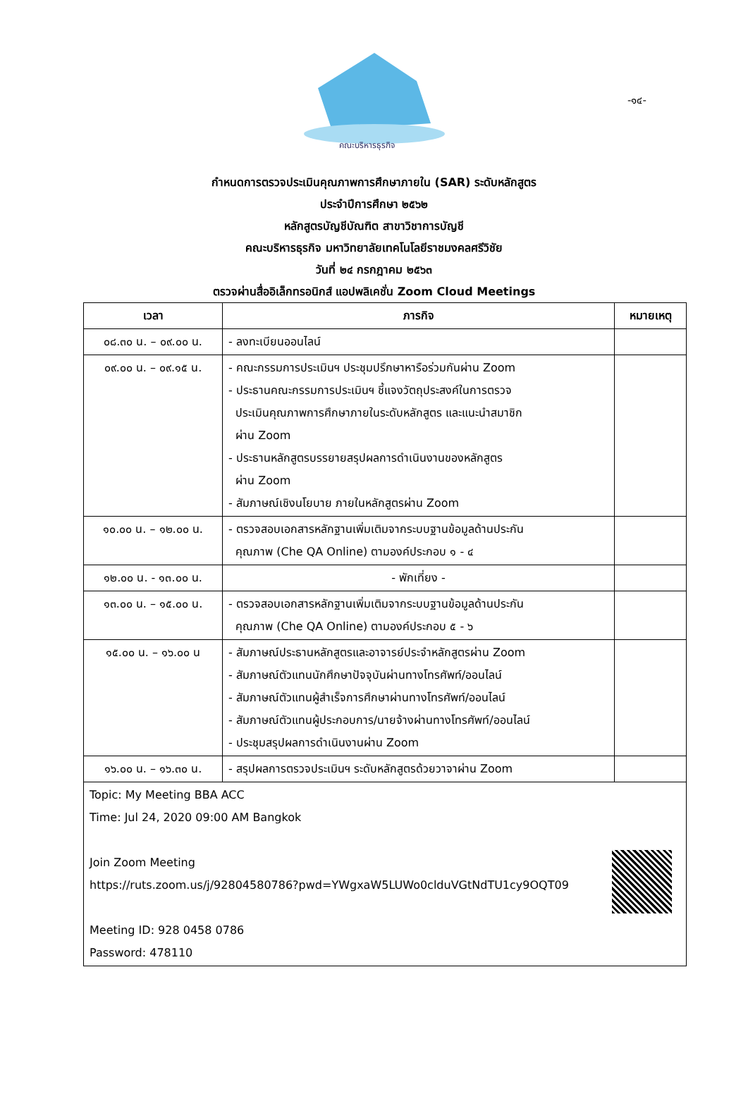-๑๔-
คณะบริหารธุรกิจ
กำหนดการตรวจประเมินคุณภาพการศึกษาภายใน (SAR) ระดับหลักสูตร
ประจำปีการศึกษา ๒๕๖๒
หลักสูตรบัญชีบัณฑิต สาขาวิชาการบัญชี
คณะบริหารธุรกิจ มหาวิทยาลัยเทคโนโลยีราชมงคลศรีวิชัย
วันที่ ๒๔ กรกฎาคม ๒๕๖๓
ตรวจผ่านสื่ออิเล็กทรอนิกส์ แอปพลิเคชั่น Zoom Cloud Meetings
| เวลา | ภารกิจ | หมายเหตุ |
| --- | --- | --- |
| ๐๘.๓๐ น. – ๐๙.๐๐ น. | - ลงทะเบียนออนไลน์ | |
| ๐๙.๐๐ น. – ๐๙.๑๕ น. | - คณะกรรมการประเมินฯ ประชุมปรึกษาหารือร่วมกันผ่าน Zoom - ประธานคณะกรรมการประเมินฯ ชี้แจงวัตถุประสงค์ในการตรวจ ประเมินคุณภาพการศึกษาภายในระดับหลักสูตร และแนะนำสมาชิก ผ่าน Zoom - ประธานหลักสูตรบรรยายสรุปผลการดำเนินงานของหลักสูตร ผ่าน Zoom - สัมภาษณ์เชิงนโยบาย ภายในหลักสูตรผ่าน Zoom | |
| ๑๐.๐๐ น. – ๑๒.๐๐ น. | - ตรวจสอบเอกสารหลักฐานเพิ่มเติมจากระบบฐานข้อมูลด้านประกัน คุณภาพ (Che QA Online) ตามองค์ประกอบ ๑ - ๔ | |
| ๑๒.๐๐ น. - ๑๓.๐๐ น. | - พักเที่ยง - | |
| ๑๓.๐๐ น. – ๑๕.๐๐ น. | - ตรวจสอบเอกสารหลักฐานเพิ่มเติมจากระบบฐานข้อมูลด้านประกัน คุณภาพ (Che QA Online) ตามองค์ประกอบ ๕ - ๖ | |
| ๑๕.๐๐ น. – ๑๖.๐๐ น | - สัมภาษณ์ประธานหลักสูตรและอาจารย์ประจำหลักสูตรผ่าน Zoom - สัมภาษณ์ตัวแทนนักศึกษาปัจจุบันผ่านทางโทรศัพท์/ออนไลน์ - สัมภาษณ์ตัวแทนผู้สำเร็จการศึกษาผ่านทางโทรศัพท์/ออนไลน์ - สัมภาษณ์ตัวแทนผู้ประกอบการ/นายจ้างผ่านทางโทรศัพท์/ออนไลน์ - ประชุมสรุปผลการดำเนินงานผ่าน Zoom | |
| ๑๖.๐๐ น. – ๑๖.๓๐ น. | - สรุปผลการตรวจประเมินฯ ระดับหลักสูตรด้วยวาจาผ่าน Zoom | |
| Topic: My Meeting BBA ACC Time: Jul 24, 2020 09:00 AM Bangkok Join Zoom Meeting https://ruts.zoom.us/j/92804580786?pwd=YWgxaW5LUWo0clduVGtNdTU1cy9OQT09 Meeting ID: 928 0458 0786 Password: 478110 | | |